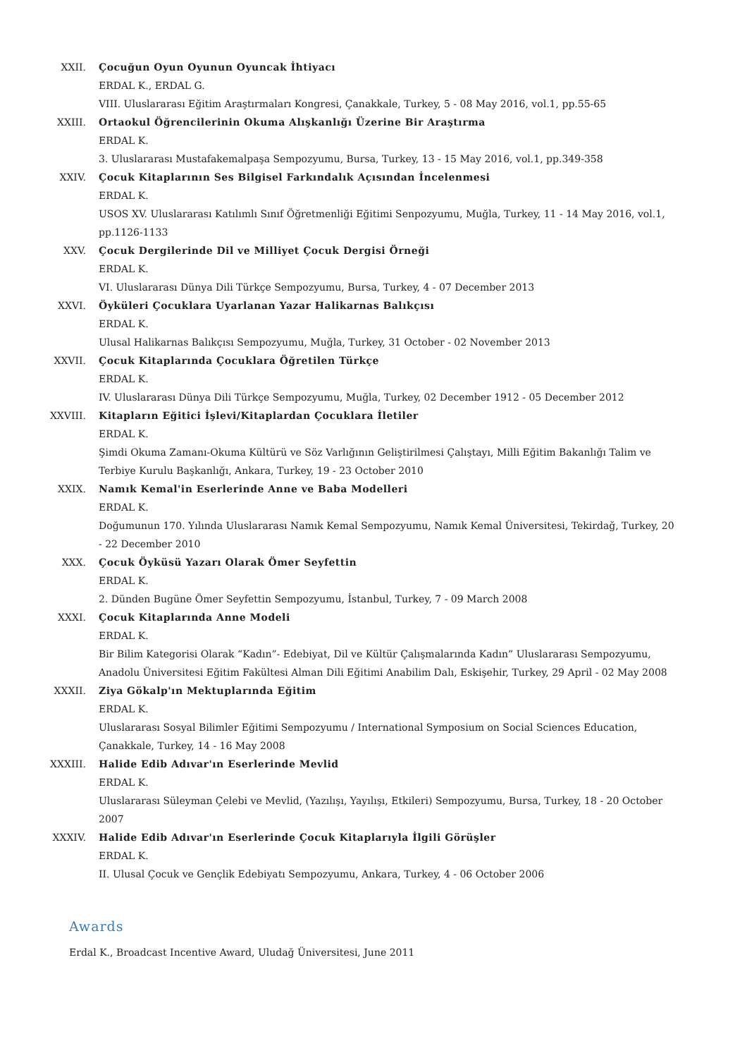XXII. Çocuğun Oyun Oyunun Oyuncak İhtiyacı
ERDAL K., ERDAL G.
VIII. Uluslararası Eğitim Araştırmaları Kongresi, Çanakkale, Turkey, 5 - 08 May 2016, vol.1, pp.55-65
XXIII. Ortaokul Öğrencilerinin Okuma Alışkanlığı Üzerine Bir Araştırma
ERDAL K.
3. Uluslararası Mustafakemalpaşa Sempozyumu, Bursa, Turkey, 13 - 15 May 2016, vol.1, pp.349-358
XXIV. Çocuk Kitaplarının Ses Bilgisel Farkındalık Açısından İncelenmesi
ERDAL K.
USOS XV. Uluslararası Katılımlı Sınıf Öğretmenliği Eğitimi Senpozyumu, Muğla, Turkey, 11 - 14 May 2016, vol.1, pp.1126-1133
XXV. Çocuk Dergilerinde Dil ve Milliyet Çocuk Dergisi Örneği
ERDAL K.
VI. Uluslararası Dünya Dili Türkçe Sempozyumu, Bursa, Turkey, 4 - 07 December 2013
XXVI. Öyküleri Çocuklara Uyarlanan Yazar Halikarnas Balıkçısı
ERDAL K.
Ulusal Halikarnas Balıkçısı Sempozyumu, Muğla, Turkey, 31 October - 02 November 2013
XXVII. Çocuk Kitaplarında Çocuklara Öğretilen Türkçe
ERDAL K.
IV. Uluslararası Dünya Dili Türkçe Sempozyumu, Muğla, Turkey, 02 December 1912 - 05 December 2012
XXVIII.
Kitapların Eğitici İşlevi/Kitaplardan Çocuklara İletiler
ERDAL K.
Şimdi Okuma Zamanı-Okuma Kültürü ve Söz Varlığının Geliştirilmesi Çalıştayı, Milli Eğitim Bakanlığı Talim ve Terbiye Kurulu Başkanlığı, Ankara, Turkey, 19 - 23 October 2010
XXIX. Namık Kemal'in Eserlerinde Anne ve Baba Modelleri
ERDAL K.
Doğumunun 170. Yılında Uluslararası Namık Kemal Sempozyumu, Namık Kemal Üniversitesi, Tekirdağ, Turkey, 20 - 22 December 2010
XXX. Çocuk Öyküsü Yazarı Olarak Ömer Seyfettin
ERDAL K.
2. Dünden Bugüne Ömer Seyfettin Sempozyumu, İstanbul, Turkey, 7 - 09 March 2008
XXXI. Çocuk Kitaplarında Anne Modeli
ERDAL K.
Bir Bilim Kategorisi Olarak “Kadın”- Edebiyat, Dil ve Kültür Çalışmalarında Kadın” Uluslararası Sempozyumu, Anadolu Üniversitesi Eğitim Fakültesi Alman Dili Eğitimi Anabilim Dalı, Eskişehir, Turkey, 29 April - 02 May 2008
XXXII. Ziya Gökalp'ın Mektuplarında Eğitim
ERDAL K.
Uluslararası Sosyal Bilimler Eğitimi Sempozyumu / International Symposium on Social Sciences Education, Çanakkale, Turkey, 14 - 16 May 2008
XXXIII.
Halide Edib Adıvar'ın Eserlerinde Mevlid
ERDAL K.
Uluslararası Süleyman Çelebi ve Mevlid, (Yazılışı, Yayılışı, Etkileri) Sempozyumu, Bursa, Turkey, 18 - 20 October 2007
XXXIV. Halide Edib Adıvar'ın Eserlerinde Çocuk Kitaplarıyla İlgili Görüşler
ERDAL K.
II. Ulusal Çocuk ve Gençlik Edebiyatı Sempozyumu, Ankara, Turkey, 4 - 06 October 2006
Awards
Erdal K., Broadcast Incentive Award, Uludağ Üniversitesi, June 2011